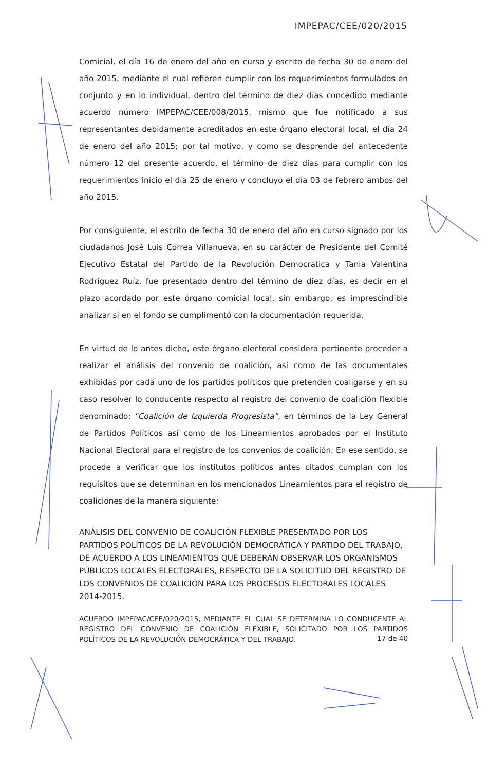IMPEPAC/CEE/020/2015
Comicial, el día 16 de enero del año en curso y escrito de fecha 30 de enero del año 2015, mediante el cual refieren cumplir con los requerimientos formulados en conjunto y en lo individual, dentro del término de diez días concedido mediante acuerdo número IMPEPAC/CEE/008/2015, mismo que fue notificado a sus representantes debidamente acreditados en este órgano electoral local, el día 24 de enero del año 2015; por tal motivo, y como se desprende del antecedente número 12 del presente acuerdo, el término de diez días para cumplir con los requerimientos inicio el día 25 de enero y concluyo el día 03 de febrero ambos del año 2015.
Por consiguiente, el escrito de fecha 30 de enero del año en curso signado por los ciudadanos José Luis Correa Villanueva, en su carácter de Presidente del Comité Ejecutivo Estatal del Partido de la Revolución Democrática y Tania Valentina Rodríguez Ruíz, fue presentado dentro del término de diez días, es decir en el plazo acordado por este órgano comicial local, sin embargo, es imprescindible analizar si en el fondo se cumplimentó con la documentación requerida.
En virtud de lo antes dicho, este órgano electoral considera pertinente proceder a realizar el análisis del convenio de coalición, así como de las documentales exhibidas por cada uno de los partidos políticos que pretenden coaligarse y en su caso resolver lo conducente respecto al registro del convenio de coalición flexible denominado: "Coalición de Izquierda Progresista", en términos de la Ley General de Partidos Políticos así como de los Lineamientos aprobados por el Instituto Nacional Electoral para el registro de los convenios de coalición. En ese sentido, se procede a verificar que los institutos políticos antes citados cumplan con los requisitos que se determinan en los mencionados Lineamientos para el registro de coaliciones de la manera siguiente:
ANÁLISIS DEL CONVENIO DE COALICIÓN FLEXIBLE PRESENTADO POR LOS PARTIDOS POLÍTICOS DE LA REVOLUCIÓN DEMOCRÁTICA Y PARTIDO DEL TRABAJO, DE ACUERDO A LOS LINEAMIENTOS QUE DEBERÁN OBSERVAR LOS ORGANISMOS PÚBLICOS LOCALES ELECTORALES, RESPECTO DE LA SOLICITUD DEL REGISTRO DE LOS CONVENIOS DE COALICIÓN PARA LOS PROCESOS ELECTORALES LOCALES 2014-2015.
ACUERDO IMPEPAC/CEE/020/2015, MEDIANTE EL CUAL SE DETERMINA LO CONDUCENTE AL REGISTRO DEL CONVENIO DE COALICIÓN FLEXIBLE, SOLICITADO POR LOS PARTIDOS POLÍTICOS DE LA REVOLUCIÓN DEMOCRÁTICA Y DEL TRABAJO.
17 de 40